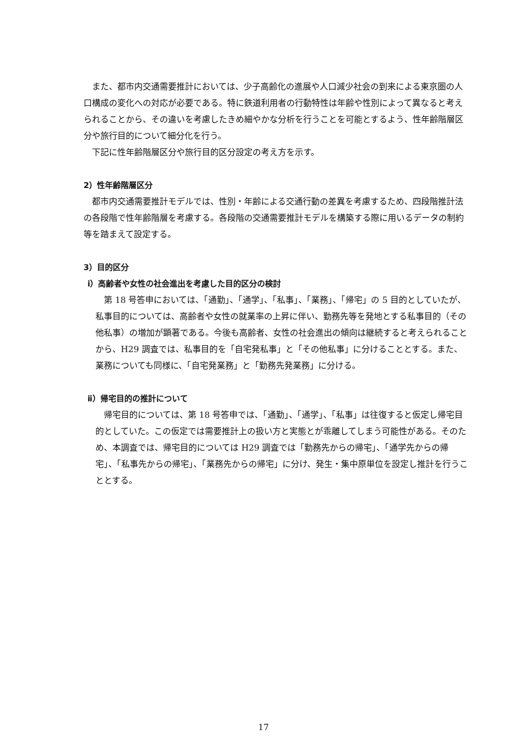また、都市内交通需要推計においては、少子高齢化の進展や人口減少社会の到来による東京圏の人口構成の変化への対応が必要である。特に鉄道利用者の行動特性は年齢や性別によって異なると考えられることから、その違いを考慮したきめ細やかな分析を行うことを可能とするよう、性年齢階層区分や旅行目的について細分化を行う。
下記に性年齢階層区分や旅行目的区分設定の考え方を示す。
2）性年齢階層区分
都市内交通需要推計モデルでは、性別・年齢による交通行動の差異を考慮するため、四段階推計法の各段階で性年齢階層を考慮する。各段階の交通需要推計モデルを構築する際に用いるデータの制約等を踏まえて設定する。
3）目的区分
ⅰ）高齢者や女性の社会進出を考慮した目的区分の検討
第 18 号答申においては、「通勤」、「通学」、「私事」、「業務」、「帰宅」の 5 目的としていたが、私事目的については、高齢者や女性の就業率の上昇に伴い、勤務先等を発地とする私事目的（その他私事）の増加が顕著である。今後も高齢者、女性の社会進出の傾向は継続すると考えられることから、H29 調査では、私事目的を「自宅発私事」と「その他私事」に分けることとする。また、業務についても同様に、「自宅発業務」と「勤務先発業務」に分ける。
ⅱ）帰宅目的の推計について
帰宅目的については、第 18 号答申では、「通勤」、「通学」、「私事」は往復すると仮定し帰宅目的としていた。この仮定では需要推計上の扱い方と実態とが乖離してしまう可能性がある。そのため、本調査では、帰宅目的については H29 調査では「勤務先からの帰宅」、「通学先からの帰宅」、「私事先からの帰宅」、「業務先からの帰宅」に分け、発生・集中原単位を設定し推計を行うこととする。
17